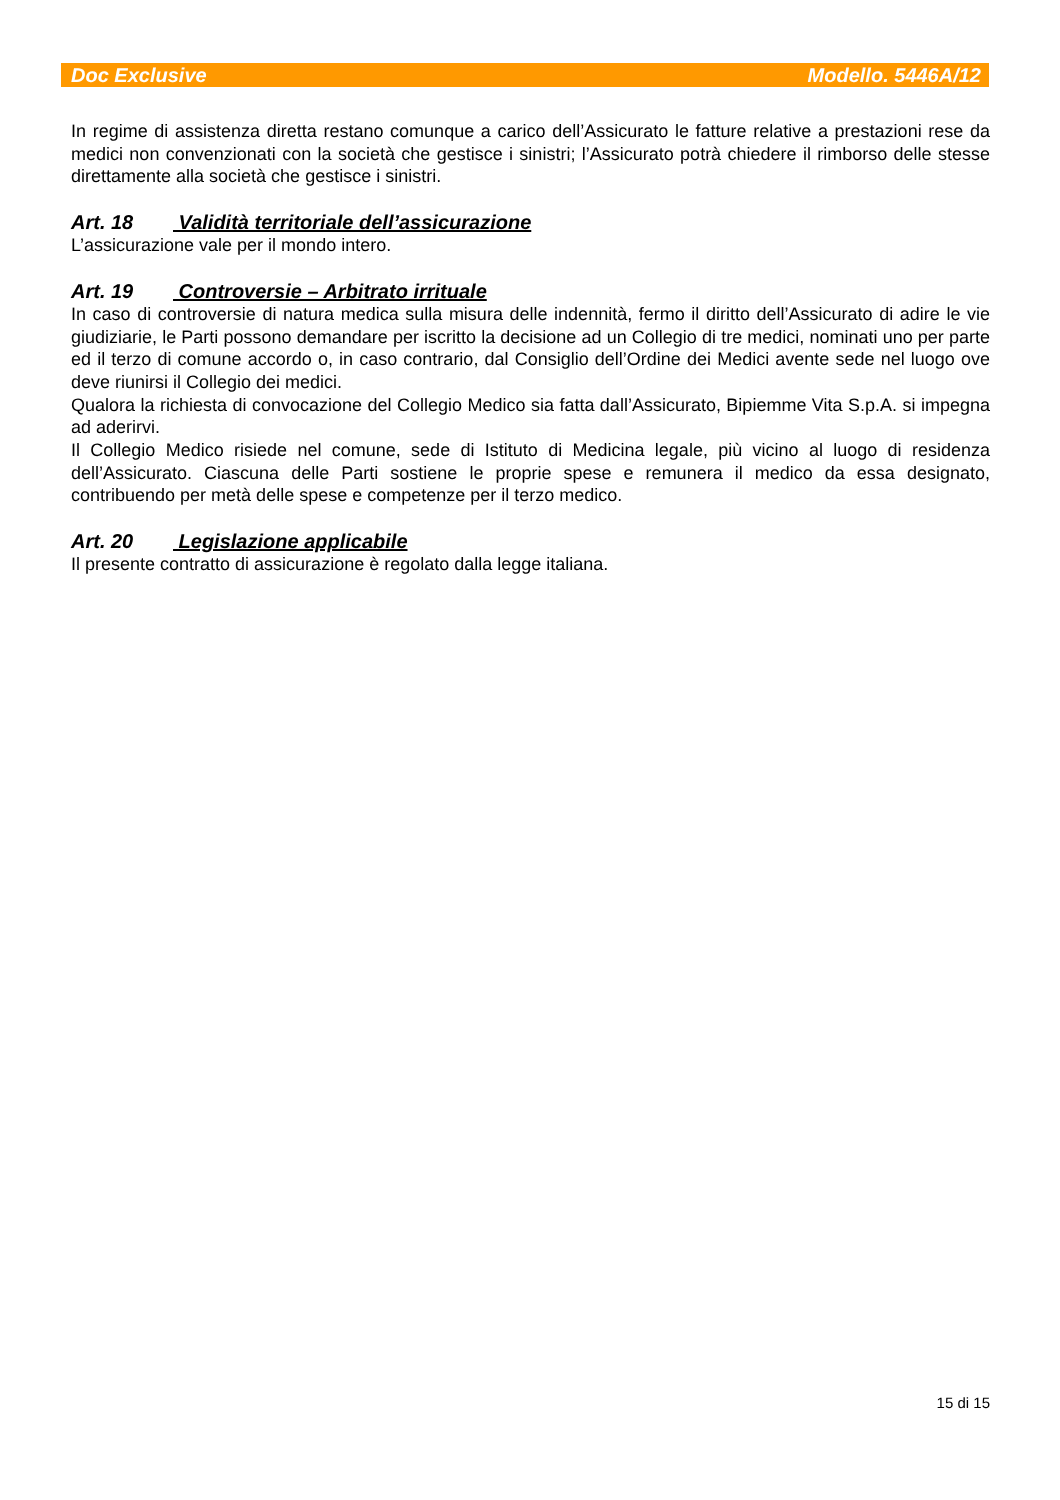Doc Exclusive Modello. 5446A/12
In regime di assistenza diretta restano comunque a carico dell’Assicurato le fatture relative a prestazioni rese da medici non convenzionati con la società che gestisce i sinistri; l’Assicurato potrà chiedere il rimborso delle stesse direttamente alla società che gestisce i sinistri.
Art. 18 Validità territoriale dell’assicurazione
L’assicurazione vale per il mondo intero.
Art. 19 Controversie – Arbitrato irrituale
In caso di controversie di natura medica sulla misura delle indennità, fermo il diritto dell’Assicurato di adire le vie giudiziarie, le Parti possono demandare per iscritto la decisione ad un Collegio di tre medici, nominati uno per parte ed il terzo di comune accordo o, in caso contrario, dal Consiglio dell’Ordine dei Medici avente sede nel luogo ove deve riunirsi il Collegio dei medici.
Qualora la richiesta di convocazione del Collegio Medico sia fatta dall’Assicurato, Bipiemme Vita S.p.A. si impegna ad aderirvi.
Il Collegio Medico risiede nel comune, sede di Istituto di Medicina legale, più vicino al luogo di residenza dell’Assicurato. Ciascuna delle Parti sostiene le proprie spese e remunera il medico da essa designato, contribuendo per metà delle spese e competenze per il terzo medico.
Art. 20 Legislazione applicabile
Il presente contratto di assicurazione è regolato dalla legge italiana.
15 di 15